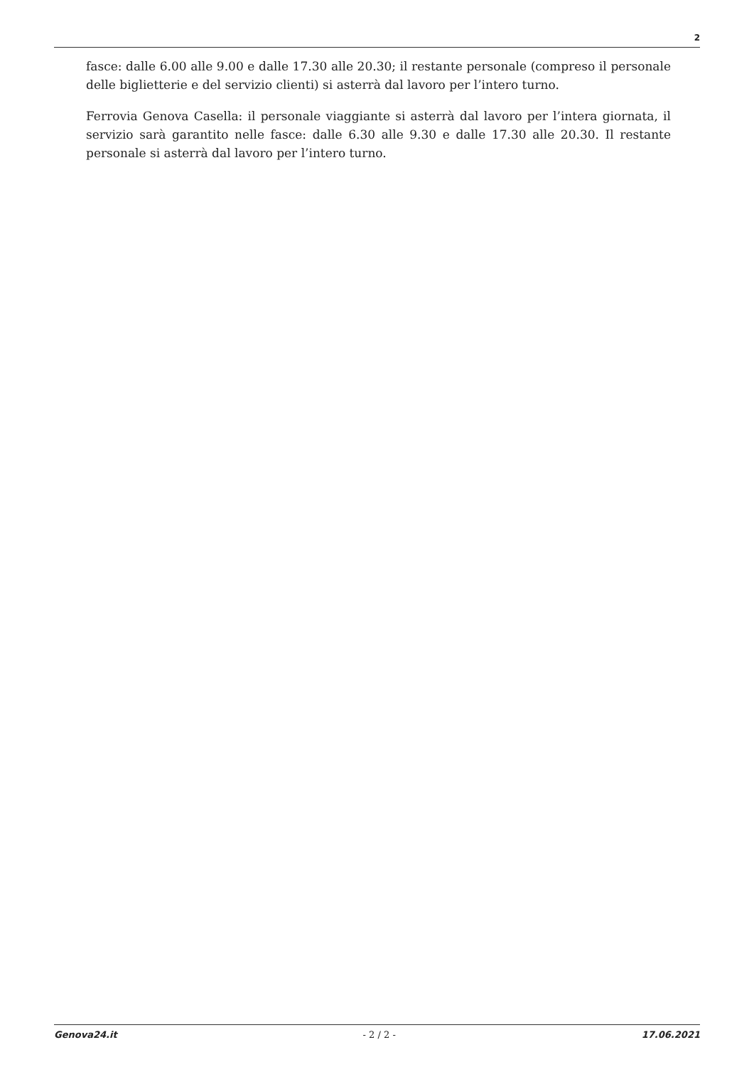2
fasce: dalle 6.00 alle 9.00 e dalle 17.30 alle 20.30; il restante personale (compreso il personale delle biglietterie e del servizio clienti) si asterrà dal lavoro per l’intero turno.
Ferrovia Genova Casella: il personale viaggiante si asterrà dal lavoro per l’intera giornata, il servizio sarà garantito nelle fasce: dalle 6.30 alle 9.30 e dalle 17.30 alle 20.30. Il restante personale si asterrà dal lavoro per l’intero turno.
Genova24.it - 2 / 2 - 17.06.2021